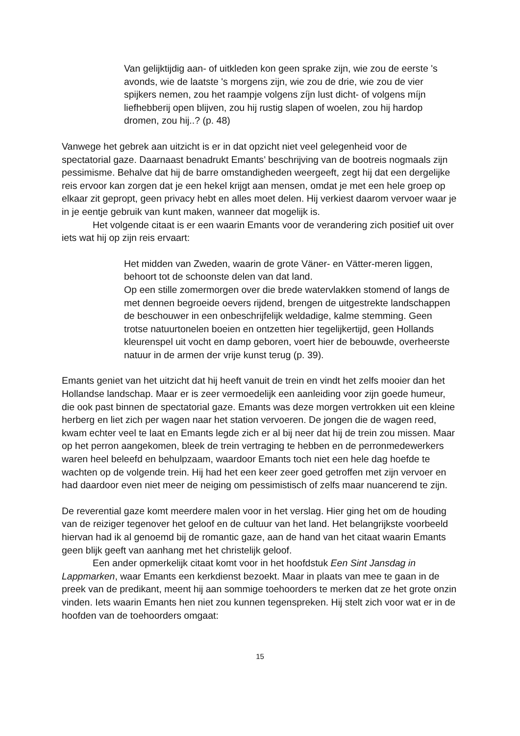Van gelijktijdig aan- of uitkleden kon geen sprake zijn, wie zou de eerste 's avonds, wie de laatste 's morgens zijn, wie zou de drie, wie zou de vier spijkers nemen, zou het raampje volgens zíjn lust dicht- of volgens míjn liefhebberij open blijven, zou hij rustig slapen of woelen, zou hij hardop dromen, zou hij..? (p. 48)
Vanwege het gebrek aan uitzicht is er in dat opzicht niet veel gelegenheid voor de spectatorial gaze. Daarnaast benadrukt Emants’ beschrijving van de bootreis nogmaals zijn pessimisme. Behalve dat hij de barre omstandigheden weergeeft, zegt hij dat een dergelijke reis ervoor kan zorgen dat je een hekel krijgt aan mensen, omdat je met een hele groep op elkaar zit gepropt, geen privacy hebt en alles moet delen. Hij verkiest daarom vervoer waar je in je eentje gebruik van kunt maken, wanneer dat mogelijk is.
Het volgende citaat is er een waarin Emants voor de verandering zich positief uit over iets wat hij op zijn reis ervaart:
Het midden van Zweden, waarin de grote Väner- en Vätter-meren liggen, behoort tot de schoonste delen van dat land.
Op een stille zomermorgen over die brede watervlakken stomend of langs de met dennen begroeide oevers rijdend, brengen de uitgestrekte landschappen de beschouwer in een onbeschrijfelijk weldadige, kalme stemming. Geen trotse natuurtonelen boeien en ontzetten hier tegelijkertijd, geen Hollands kleurenspel uit vocht en damp geboren, voert hier de bebouwde, overheerste natuur in de armen der vrije kunst terug (p. 39).
Emants geniet van het uitzicht dat hij heeft vanuit de trein en vindt het zelfs mooier dan het Hollandse landschap. Maar er is zeer vermoedelijk een aanleiding voor zijn goede humeur, die ook past binnen de spectatorial gaze. Emants was deze morgen vertrokken uit een kleine herberg en liet zich per wagen naar het station vervoeren. De jongen die de wagen reed, kwam echter veel te laat en Emants legde zich er al bij neer dat hij de trein zou missen. Maar op het perron aangekomen, bleek de trein vertraging te hebben en de perronmedewerkers waren heel beleefd en behulpzaam, waardoor Emants toch niet een hele dag hoefde te wachten op de volgende trein. Hij had het een keer zeer goed getroffen met zijn vervoer en had daardoor even niet meer de neiging om pessimistisch of zelfs maar nuancerend te zijn.
De reverential gaze komt meerdere malen voor in het verslag. Hier ging het om de houding van de reiziger tegenover het geloof en de cultuur van het land. Het belangrijkste voorbeeld hiervan had ik al genoemd bij de romantic gaze, aan de hand van het citaat waarin Emants geen blijk geeft van aanhang met het christelijk geloof.
Een ander opmerkelijk citaat komt voor in het hoofdstuk Een Sint Jansdag in Lappmarken, waar Emants een kerkdienst bezoekt. Maar in plaats van mee te gaan in de preek van de predikant, meent hij aan sommige toehoorders te merken dat ze het grote onzin vinden. Iets waarin Emants hen niet zou kunnen tegenspreken. Hij stelt zich voor wat er in de hoofden van de toehoorders omgaat:
15